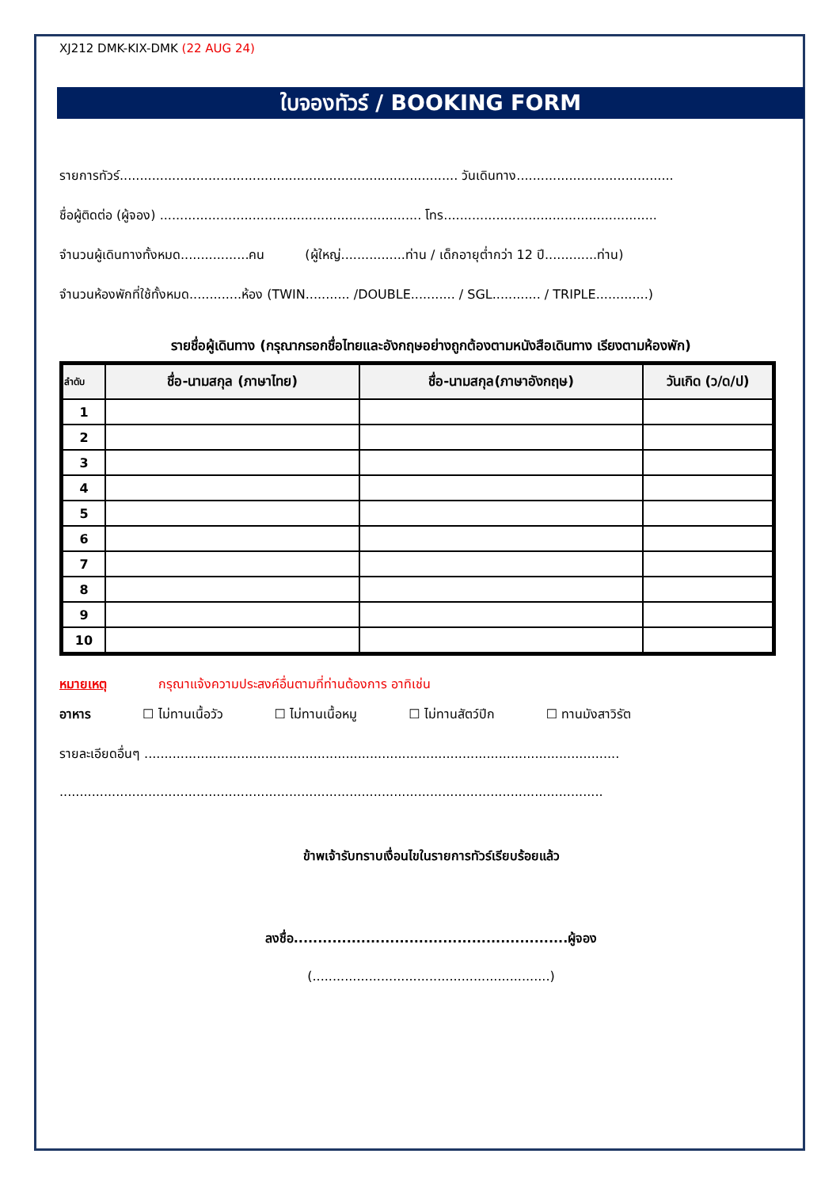XJ212 DMK-KIX-DMK (22 AUG 24)
ใบจองทัวร์ / BOOKING FORM
รายการทัวร์.................................................................................... วันเดินทาง.......................................
ชื่อผู้ติดต่อ (ผู้จอง) ................................................................. โทร.....................................................
จำนวนผู้เดินทางทั้งหมด.................คน (ผู้ใหญ่................ท่าน / เด็กอายุต่ำกว่า 12 ปี.............ท่าน)
จำนวนห้องพักที่ใช้ทั้งหมด.............ห้อง (TWIN........... /DOUBLE........... / SGL............ / TRIPLE.............)
รายชื่อผู้เดินทาง (กรุณากรอกชื่อไทยและอังกฤษอย่างถูกต้องตามหนังสือเดินทาง เรียงตามห้องพัก)
| ลำดับ | ชื่อ-นามสกุล (ภาษาไทย) | ชื่อ-นามสกุล(ภาษาอังกฤษ) | วันเกิด (ว/ด/ป) |
| --- | --- | --- | --- |
| 1 | | | |
| 2 | | | |
| 3 | | | |
| 4 | | | |
| 5 | | | |
| 6 | | | |
| 7 | | | |
| 8 | | | |
| 9 | | | |
| 10 | | | |
หมายเหตุ กรุณาแจ้งความประสงค์อื่นตามที่ท่านต้องการ อาทิเช่น
อาหาร ☐ ไม่ทานเนื้อวัว ☐ ไม่ทานเนื้อหมู ☐ ไม่ทานสัตว์ปีก ☐ ทานมังสาวิรัต
รายละเอียดอื่นๆ ......................................................................................................................
.......................................................................................................................................
ข้าพเจ้ารับทราบเงื่อนไขในรายการทัวร์เรียบร้อยแล้ว
ลงชื่อ.........................................................ผู้จอง
(...........................................................)